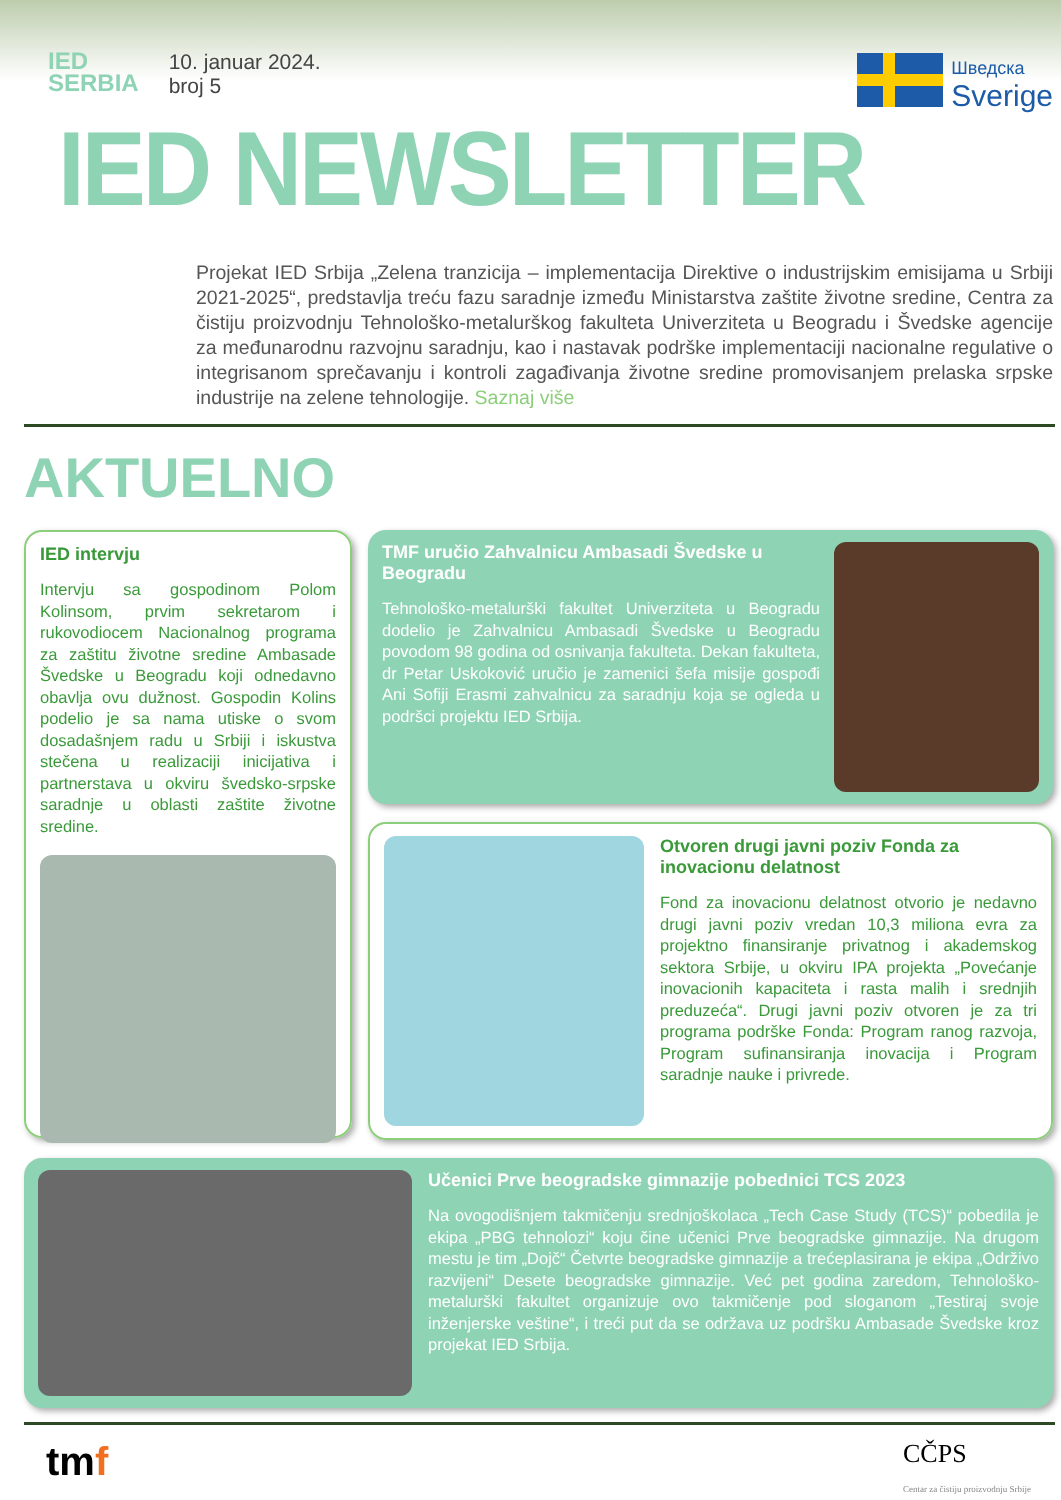IED
SERBIA
10. januar 2024.
broj 5
Шведска
Sverige
IED NEWSLETTER
Projekat IED Srbija „Zelena tranzicija – implementacija Direktive o industrijskim emisijama u Srbiji 2021-2025“, predstavlja treću fazu saradnje između Ministarstva zaštite životne sredine, Centra za čistiju proizvodnju Tehnološko-metalurškog fakulteta Univerziteta u Beogradu i Švedske agencije za međunarodnu razvojnu saradnju, kao i nastavak podrške implementaciji nacionalne regulative o integrisanom sprečavanju i kontroli zagađivanja životne sredine promovisanjem prelaska srpske industrije na zelene tehnologije. Saznaj više
AKTUELNO
IED intervju
Intervju sa gospodinom Polom Kolinsom, prvim sekretarom i rukovodiocem Nacionalnog programa za zaštitu životne sredine Ambasade Švedske u Beogradu koji odnedavno obavlja ovu dužnost. Gospodin Kolins podelio je sa nama utiske o svom dosadašnjem radu u Srbiji i iskustva stečena u realizaciji inicijativa i partnerstava u okviru švedsko-srpske saradnje u oblasti zaštite životne sredine.
TMF uručio Zahvalnicu Ambasadi Švedske u Beogradu
Tehnološko-metalurški fakultet Univerziteta u Beogradu dodelio je Zahvalnicu Ambasadi Švedske u Beogradu povodom 98 godina od osnivanja fakulteta. Dekan fakulteta, dr Petar Uskoković uručio je zamenici šefa misije gospođi Ani Sofiji Erasmi zahvalnicu za saradnju koja se ogleda u podršci projektu IED Srbija.
Otvoren drugi javni poziv Fonda za inovacionu delatnost
Fond za inovacionu delatnost otvorio je nedavno drugi javni poziv vredan 10,3 miliona evra za projektno finansiranje privatnog i akademskog sektora Srbije, u okviru IPA projekta „Povećanje inovacionih kapaciteta i rasta malih i srednjih preduzeća“. Drugi javni poziv otvoren je za tri programa podrške Fonda: Program ranog razvoja, Program sufinansiranja inovacija i Program saradnje nauke i privrede.
Učenici Prve beogradske gimnazije pobednici TCS 2023
Na ovogodišnjem takmičenju srednjoškolaca „Tech Case Study (TCS)“ pobedila je ekipa „PBG tehnolozi“ koju čine učenici Prve beogradske gimnazije. Na drugom mestu je tim „Dojč“ Četvrte beogradske gimnazije a trećeplasirana je ekipa „Održivo razvijeni“ Desete beogradske gimnazije. Već pet godina zaredom, Tehnološko-metalurški fakultet organizuje ovo takmičenje pod sloganom „Testiraj svoje inženjerske veštine“, i treći put da se održava uz podršku Ambasade Švedske kroz projekat IED Srbija.
tmf
CČPS
Centar za čistiju proizvodnju Srbije